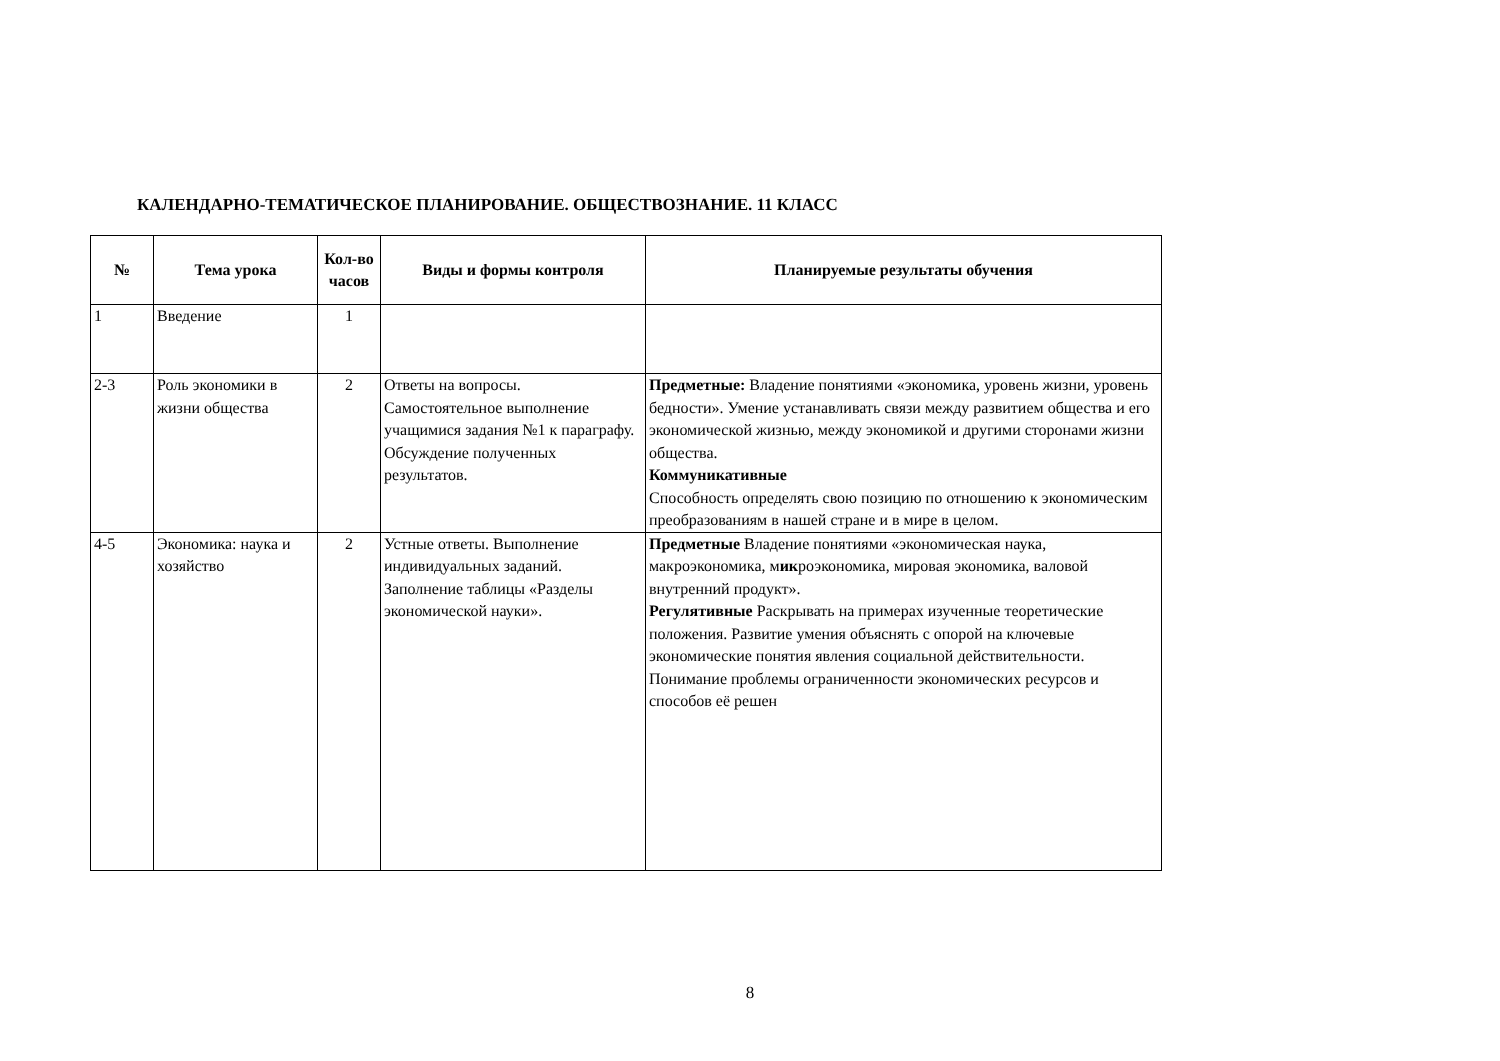КАЛЕНДАРНО-ТЕМАТИЧЕСКОЕ ПЛАНИРОВАНИЕ. ОБЩЕСТВОЗНАНИЕ. 11 КЛАСС
| № | Тема урока | Кол-во часов | Виды и формы контроля | Планируемые результаты обучения |
| --- | --- | --- | --- | --- |
| 1 | Введение | 1 | | |
| 2-3 | Роль экономики в жизни общества | 2 | Ответы на вопросы. Самостоятельное выполнение учащимися задания №1 к параграфу. Обсуждение полученных результатов. | Предметные: Владение понятиями «экономика, уровень жизни, уровень бедности». Умение устанавливать связи между развитием общества и его экономической жизнью, между экономикой и другими сторонами жизни общества. Коммуникативные Способность определять свою позицию по отношению к экономическим преобразованиям в нашей стране и в мире в целом. |
| 4-5 | Экономика: наука и хозяйство | 2 | Устные ответы. Выполнение индивидуальных заданий. Заполнение таблицы «Разделы экономической науки». | Предметные Владение понятиями «экономическая наука, макроэкономика, м ик роэкономика, мировая экономика, валовой внутренний продукт». Регулятивные Раскрывать на примерах изученные теоретические положения. Развитие умения объяснять с опорой на ключевые экономические понятия явления социальной действительности. Понимание проблемы ограниченности экономических ресурсов и способов её решен |
8